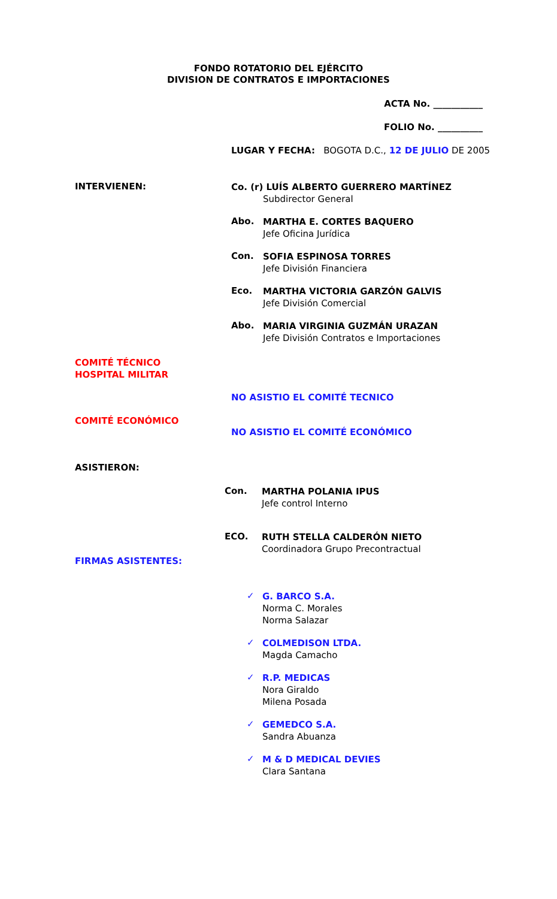FONDO ROTATORIO DEL EJÉRCITO
DIVISION DE CONTRATOS E IMPORTACIONES
ACTA No. ___________
FOLIO No. __________
LUGAR Y FECHA: BOGOTA D.C., 12 DE JULIO DE 2005
INTERVIENEN:
Co. (r) LUÍS ALBERTO GUERRERO MARTÍNEZ
Subdirector General
Abo.
MARTHA E. CORTES BAQUERO
Jefe Oficina Jurídica
Con.
SOFIA ESPINOSA TORRES
Jefe División Financiera
Eco.
MARTHA VICTORIA GARZÓN GALVIS
Jefe División Comercial
Abo.
MARIA VIRGINIA GUZMÁN URAZAN
Jefe División Contratos e Importaciones
COMITÉ TÉCNICO
HOSPITAL MILITAR
NO ASISTIO EL COMITÉ TECNICO
COMITÉ ECONÓMICO
NO ASISTIO EL COMITÉ ECONÓMICO
ASISTIERON:
Con.
MARTHA POLANIA IPUS
Jefe control Interno
ECO.
RUTH STELLA CALDERÓN NIETO
Coordinadora Grupo Precontractual
FIRMAS ASISTENTES:
✓
G. BARCO S.A.
Norma C. Morales
Norma Salazar
✓
COLMEDISON LTDA.
Magda Camacho
✓
R.P. MEDICAS
Nora Giraldo
Milena Posada
✓
GEMEDCO S.A.
Sandra Abuanza
✓
M & D MEDICAL DEVIES
Clara Santana